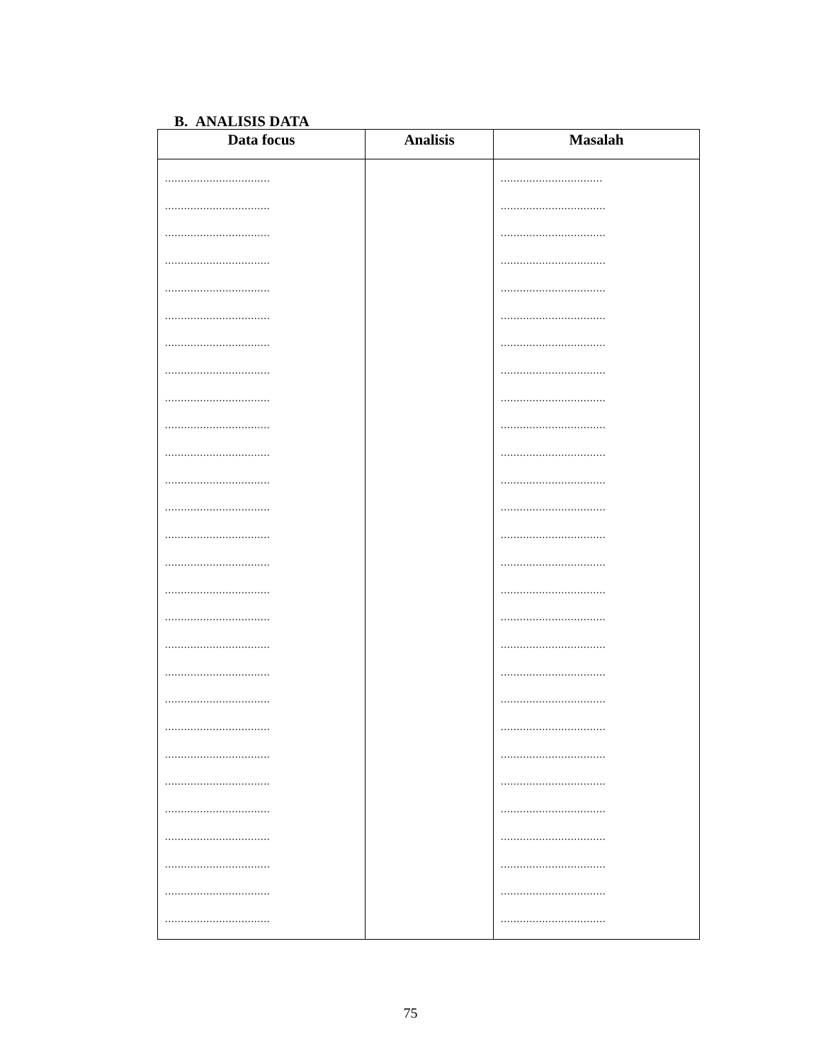B. ANALISIS DATA
| Data focus | Analisis | Masalah |
| --- | --- | --- |
| ................................. ................................. ................................. ................................. ................................. ................................. ................................. ................................. ................................. ................................. ................................. ................................. ................................. ................................. ................................. ................................. ................................. ................................. ................................. ................................. ................................. ................................. ................................. ................................. ................................. ................................. ................................. ................................. | | ................................ ................................. ................................. ................................. ................................. ................................. ................................. ................................. ................................. ................................. ................................. ................................. ................................. ................................. ................................. ................................. ................................. ................................. ................................. ................................. ................................. ................................. ................................. ................................. ................................. ................................. ................................. ................................. |
75